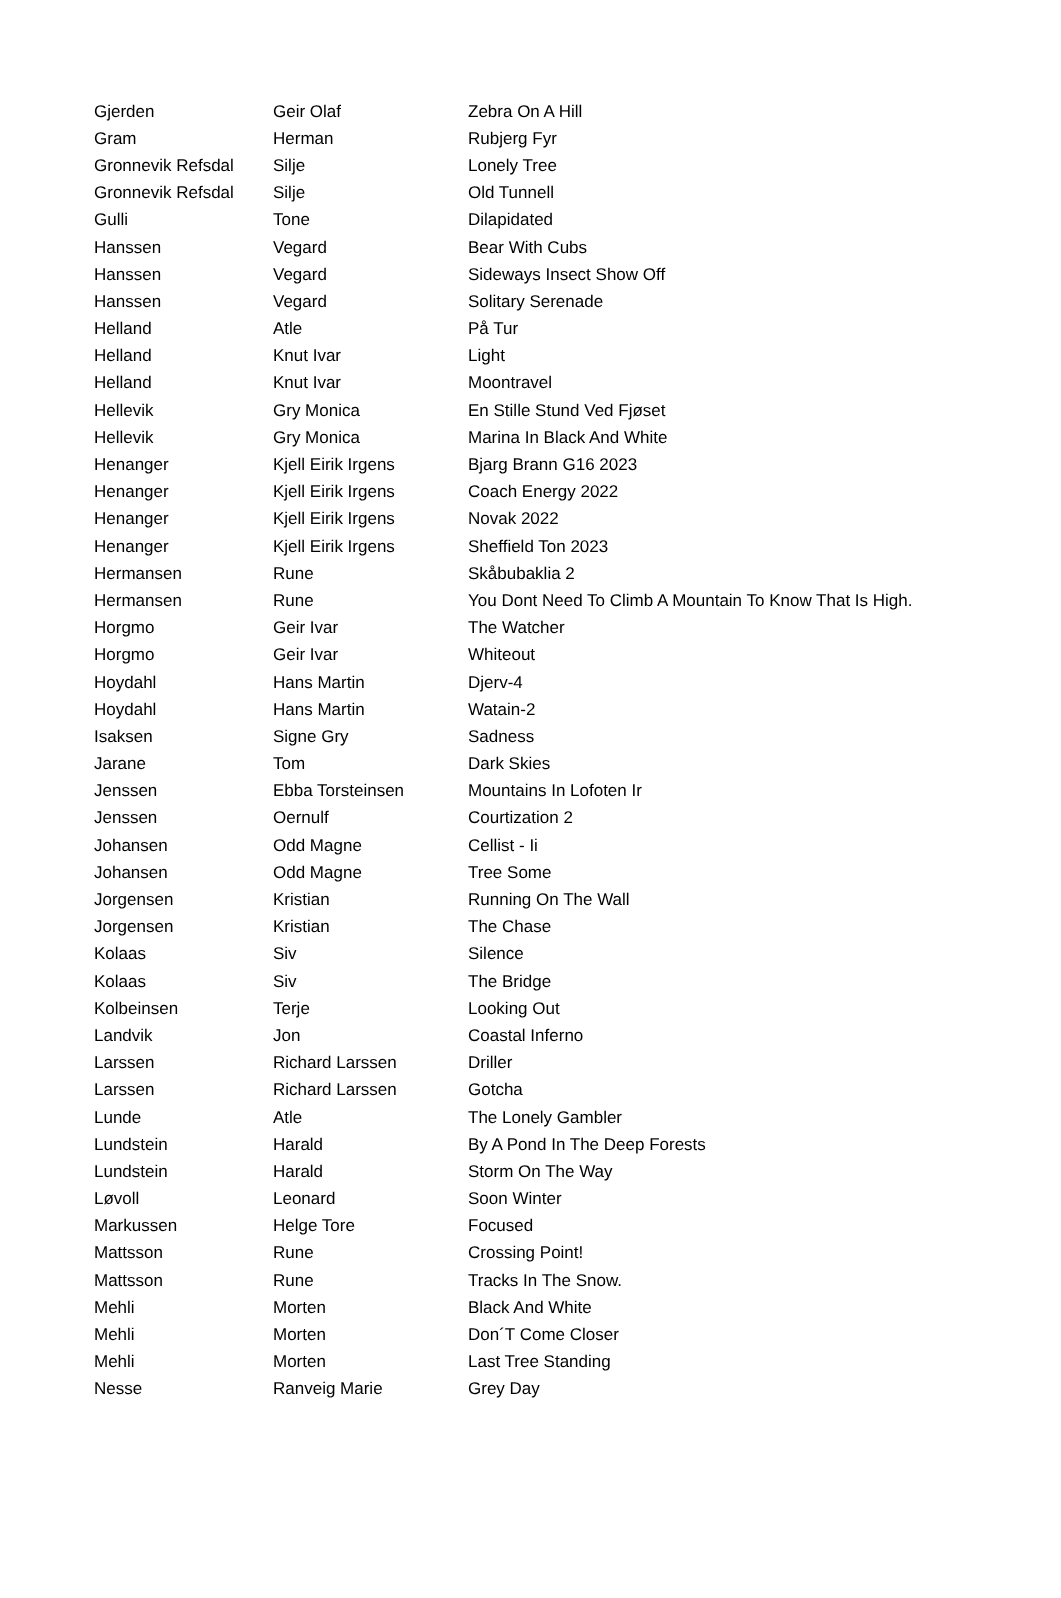| Gjerden | Geir Olaf | Zebra On A Hill |
| Gram | Herman | Rubjerg Fyr |
| Gronnevik Refsdal | Silje | Lonely Tree |
| Gronnevik Refsdal | Silje | Old Tunnell |
| Gulli | Tone | Dilapidated |
| Hanssen | Vegard | Bear With Cubs |
| Hanssen | Vegard | Sideways Insect Show Off |
| Hanssen | Vegard | Solitary Serenade |
| Helland | Atle | På Tur |
| Helland | Knut Ivar | Light |
| Helland | Knut Ivar | Moontravel |
| Hellevik | Gry Monica | En Stille Stund Ved Fjøset |
| Hellevik | Gry Monica | Marina In Black And White |
| Henanger | Kjell Eirik Irgens | Bjarg Brann G16 2023 |
| Henanger | Kjell Eirik Irgens | Coach Energy 2022 |
| Henanger | Kjell Eirik Irgens | Novak 2022 |
| Henanger | Kjell Eirik Irgens | Sheffield Ton 2023 |
| Hermansen | Rune | Skåbubaklia 2 |
| Hermansen | Rune | You Dont Need To Climb A Mountain To Know That Is High. |
| Horgmo | Geir Ivar | The Watcher |
| Horgmo | Geir Ivar | Whiteout |
| Hoydahl | Hans Martin | Djerv-4 |
| Hoydahl | Hans Martin | Watain-2 |
| Isaksen | Signe Gry | Sadness |
| Jarane | Tom | Dark Skies |
| Jenssen | Ebba Torsteinsen | Mountains In Lofoten Ir |
| Jenssen | Oernulf | Courtization 2 |
| Johansen | Odd Magne | Cellist - Ii |
| Johansen | Odd Magne | Tree Some |
| Jorgensen | Kristian | Running On The Wall |
| Jorgensen | Kristian | The Chase |
| Kolaas | Siv | Silence |
| Kolaas | Siv | The Bridge |
| Kolbeinsen | Terje | Looking Out |
| Landvik | Jon | Coastal Inferno |
| Larssen | Richard Larssen | Driller |
| Larssen | Richard Larssen | Gotcha |
| Lunde | Atle | The Lonely Gambler |
| Lundstein | Harald | By A Pond In The Deep Forests |
| Lundstein | Harald | Storm On The Way |
| Løvoll | Leonard | Soon Winter |
| Markussen | Helge Tore | Focused |
| Mattsson | Rune | Crossing Point! |
| Mattsson | Rune | Tracks In The Snow. |
| Mehli | Morten | Black And White |
| Mehli | Morten | Don´T Come Closer |
| Mehli | Morten | Last Tree Standing |
| Nesse | Ranveig Marie | Grey Day |